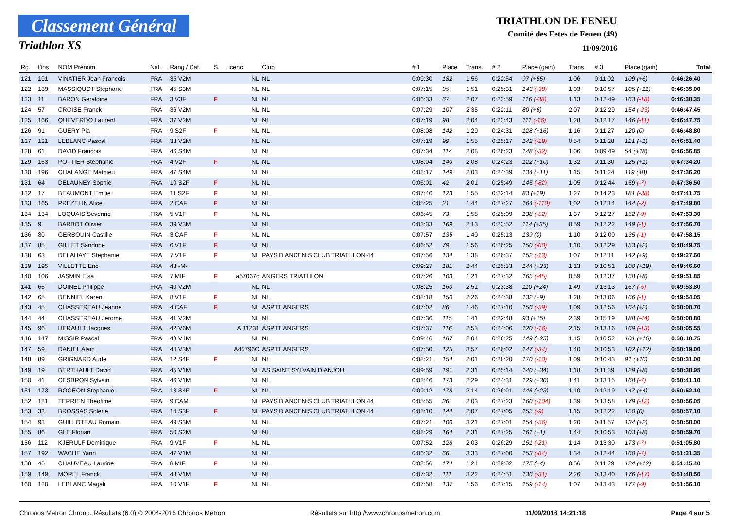Classement Général
Triathlon XS
TRIATHLON DE FENEU
Comité des Fetes de Feneu (49)
11/09/2016
| Rg. | Dos. | NOM Prénom | Nat. | Rang / Cat. | S. | Licenc | Club | # 1 | Place | Trans. | # 2 | Place (gain) | Trans. | # 3 | Place (gain) | Total |
| --- | --- | --- | --- | --- | --- | --- | --- | --- | --- | --- | --- | --- | --- | --- | --- | --- |
| 121 | 191 | VINATIER Jean Francois | FRA | 35 V2M | | NL | NL | 0:09:30 | 182 | 1:56 | 0:22:54 | 97 (+55) | 1:06 | 0:11:02 | 109 (+6) | 0:46:26.40 |
| 122 | 139 | MASSIQUOT Stephane | FRA | 45 S3M | | NL | NL | 0:07:15 | 95 | 1:51 | 0:25:31 | 143 (-38) | 1:03 | 0:10:57 | 105 (+11) | 0:46:35.00 |
| 123 | 11 | BARON Geraldine | FRA | 3 V3F | F | NL | NL | 0:06:33 | 67 | 2:07 | 0:23:59 | 116 (-38) | 1:13 | 0:12:49 | 163 (-18) | 0:46:38.35 |
| 124 | 57 | CROISE Franck | FRA | 36 V2M | | NL | NL | 0:07:29 | 107 | 2:35 | 0:22:11 | 80 (+6) | 2:07 | 0:12:29 | 154 (-23) | 0:46:47.45 |
| 125 | 166 | QUEVERDO Laurent | FRA | 37 V2M | | NL | NL | 0:07:19 | 98 | 2:04 | 0:23:43 | 111 (-16) | 1:28 | 0:12:17 | 146 (-11) | 0:46:47.75 |
| 126 | 91 | GUERY Pia | FRA | 9 S2F | F | NL | NL | 0:08:08 | 142 | 1:29 | 0:24:31 | 128 (+16) | 1:16 | 0:11:27 | 120 (0) | 0:46:48.80 |
| 127 | 121 | LEBLANC Pascal | FRA | 38 V2M | | NL | NL | 0:07:19 | 99 | 1:55 | 0:25:17 | 142 (-29) | 0:54 | 0:11:28 | 121 (+1) | 0:46:51.40 |
| 128 | 61 | DAVID Francois | FRA | 46 S4M | | NL | NL | 0:07:34 | 114 | 2:08 | 0:26:23 | 148 (-32) | 1:06 | 0:09:49 | 54 (+18) | 0:46:56.85 |
| 129 | 163 | POTTIER Stephanie | FRA | 4 V2F | F | NL | NL | 0:08:04 | 140 | 2:08 | 0:24:23 | 122 (+10) | 1:32 | 0:11:30 | 125 (+1) | 0:47:34.20 |
| 130 | 196 | CHALANGE Mathieu | FRA | 47 S4M | | NL | NL | 0:08:17 | 149 | 2:03 | 0:24:39 | 134 (+11) | 1:15 | 0:11:24 | 119 (+8) | 0:47:36.20 |
| 131 | 64 | DELAUNEY Sophie | FRA | 10 S2F | F | NL | NL | 0:06:01 | 42 | 2:01 | 0:25:49 | 145 (-82) | 1:05 | 0:12:44 | 159 (-7) | 0:47:36.50 |
| 132 | 17 | BEAUMONT Emilie | FRA | 11 S2F | F | NL | NL | 0:07:46 | 123 | 1:55 | 0:22:14 | 83 (+29) | 1:27 | 0:14:23 | 181 (-38) | 0:47:41.75 |
| 133 | 165 | PREZELIN Alice | FRA | 2 CAF | F | NL | NL | 0:05:25 | 21 | 1:44 | 0:27:27 | 164 (-110) | 1:02 | 0:12:14 | 144 (-2) | 0:47:49.80 |
| 134 | 134 | LOQUAIS Severine | FRA | 5 V1F | F | NL | NL | 0:06:45 | 73 | 1:58 | 0:25:09 | 138 (-52) | 1:37 | 0:12:27 | 152 (-9) | 0:47:53.30 |
| 135 | 9 | BARBOT Olivier | FRA | 39 V3M | | NL | NL | 0:08:33 | 169 | 2:13 | 0:23:52 | 114 (+35) | 0:59 | 0:12:22 | 149 (-1) | 0:47:56.70 |
| 136 | 80 | GERBOUIN Castille | FRA | 3 CAF | F | NL | NL | 0:07:57 | 135 | 1:40 | 0:25:13 | 139 (0) | 1:10 | 0:12:00 | 135 (-1) | 0:47:58.15 |
| 137 | 85 | GILLET Sandrine | FRA | 6 V1F | F | NL | NL | 0:06:52 | 79 | 1:56 | 0:26:25 | 150 (-60) | 1:10 | 0:12:29 | 153 (+2) | 0:48:49.75 |
| 138 | 63 | DELAHAYE Stephanie | FRA | 7 V1F | F | NL | PAYS D ANCENIS CLUB TRIATHLON 44 | 0:07:56 | 134 | 1:38 | 0:26:37 | 152 (-13) | 1:07 | 0:12:11 | 142 (+9) | 0:49:27.60 |
| 139 | 195 | VILLETTE Eric | FRA | 48 -M- | | | | 0:09:27 | 181 | 2:44 | 0:25:33 | 144 (+23) | 1:13 | 0:10:51 | 100 (+19) | 0:49:46.60 |
| 140 | 106 | JASMIN Elsa | FRA | 7 MIF | F | a57067c | ANGERS TRIATHLON | 0:07:26 | 103 | 1:21 | 0:27:32 | 165 (-45) | 0:59 | 0:12:37 | 158 (+8) | 0:49:51.85 |
| 141 | 66 | DOINEL Philippe | FRA | 40 V2M | | NL | NL | 0:08:25 | 160 | 2:51 | 0:23:38 | 110 (+24) | 1:49 | 0:13:13 | 167 (-5) | 0:49:53.80 |
| 142 | 65 | DENNIEL Karen | FRA | 8 V1F | F | NL | NL | 0:08:18 | 150 | 2:26 | 0:24:38 | 132 (+9) | 1:28 | 0:13:06 | 166 (-1) | 0:49:54.05 |
| 143 | 45 | CHASSEREAU Jeanne | FRA | 4 CAF | F | NL | ASPTT ANGERS | 0:07:02 | 86 | 1:46 | 0:27:10 | 156 (-59) | 1:09 | 0:12:56 | 164 (+2) | 0:50:00.70 |
| 144 | 44 | CHASSEREAU Jerome | FRA | 41 V2M | | NL | NL | 0:07:36 | 115 | 1:41 | 0:22:48 | 93 (+15) | 2:39 | 0:15:19 | 188 (-44) | 0:50:00.80 |
| 145 | 96 | HERAULT Jacques | FRA | 42 V6M | | A 31231 | ASPTT ANGERS | 0:07:37 | 116 | 2:53 | 0:24:06 | 120 (-16) | 2:15 | 0:13:16 | 169 (-13) | 0:50:05.55 |
| 146 | 147 | MISSIR Pascal | FRA | 43 V4M | | NL | NL | 0:09:46 | 187 | 2:04 | 0:26:25 | 149 (+25) | 1:15 | 0:10:52 | 101 (+16) | 0:50:18.75 |
| 147 | 59 | DANIEL Alain | FRA | 44 V3M | | A45796C | ASPTT ANGERS | 0:07:50 | 125 | 3:57 | 0:26:02 | 147 (-34) | 1:40 | 0:10:53 | 102 (+12) | 0:50:19.00 |
| 148 | 89 | GRIGNARD Aude | FRA | 12 S4F | F | NL | NL | 0:08:21 | 154 | 2:01 | 0:28:20 | 170 (-10) | 1:09 | 0:10:43 | 91 (+16) | 0:50:31.00 |
| 149 | 19 | BERTHAULT David | FRA | 45 V1M | | NL | AS SAINT SYLVAIN D ANJOU | 0:09:59 | 191 | 2:31 | 0:25:14 | 140 (+34) | 1:18 | 0:11:39 | 129 (+8) | 0:50:38.95 |
| 150 | 41 | CESBRON Sylvain | FRA | 46 V1M | | NL | NL | 0:08:46 | 173 | 2:29 | 0:24:31 | 129 (+30) | 1:41 | 0:13:15 | 168 (-7) | 0:50:41.10 |
| 151 | 173 | ROGEON Stephanie | FRA | 13 S4F | F | NL | NL | 0:09:12 | 178 | 2:14 | 0:26:01 | 146 (+23) | 1:10 | 0:12:19 | 147 (+4) | 0:50:52.10 |
| 152 | 181 | TERRIEN Theotime | FRA | 9 CAM | | NL | PAYS D ANCENIS CLUB TRIATHLON 44 | 0:05:55 | 36 | 2:03 | 0:27:23 | 160 (-104) | 1:39 | 0:13:58 | 179 (-12) | 0:50:56.05 |
| 153 | 33 | BROSSAS Solene | FRA | 14 S3F | F | NL | PAYS D ANCENIS CLUB TRIATHLON 44 | 0:08:10 | 144 | 2:07 | 0:27:05 | 155 (-9) | 1:15 | 0:12:22 | 150 (0) | 0:50:57.10 |
| 154 | 93 | GUILLOTEAU Romain | FRA | 49 S3M | | NL | NL | 0:07:21 | 100 | 3:21 | 0:27:01 | 154 (-56) | 1:20 | 0:11:57 | 134 (+2) | 0:50:58.00 |
| 155 | 86 | GLE Florian | FRA | 50 S2M | | NL | NL | 0:08:29 | 164 | 2:31 | 0:27:25 | 161 (+1) | 1:44 | 0:10:53 | 103 (+8) | 0:50:59.70 |
| 156 | 112 | KJERULF Dominique | FRA | 9 V1F | F | NL | NL | 0:07:52 | 128 | 2:03 | 0:26:29 | 151 (-21) | 1:14 | 0:13:30 | 173 (-7) | 0:51:05.80 |
| 157 | 192 | WACHE Yann | FRA | 47 V1M | | NL | NL | 0:06:32 | 66 | 3:33 | 0:27:00 | 153 (-84) | 1:34 | 0:12:44 | 160 (-7) | 0:51:21.35 |
| 158 | 46 | CHAUVEAU Laurine | FRA | 8 MIF | F | NL | NL | 0:08:56 | 174 | 1:24 | 0:29:02 | 175 (+4) | 0:56 | 0:11:29 | 124 (+12) | 0:51:45.40 |
| 159 | 149 | MOREL Franck | FRA | 48 V1M | | NL | NL | 0:07:32 | 111 | 3:22 | 0:24:51 | 136 (-31) | 2:26 | 0:13:40 | 176 (-17) | 0:51:48.50 |
| 160 | 120 | LEBLANC Magali | FRA | 10 V1F | F | NL | NL | 0:07:58 | 137 | 1:56 | 0:27:15 | 159 (-14) | 1:07 | 0:13:43 | 177 (-9) | 0:51:56.10 |
Chronos Metron Chrono. Résultats (6.0) © 2004-2015 Chronos Metron Résultats sur http://www.chronosmetron.com 11/09/2016 14:21:18 Page 4 sur 5